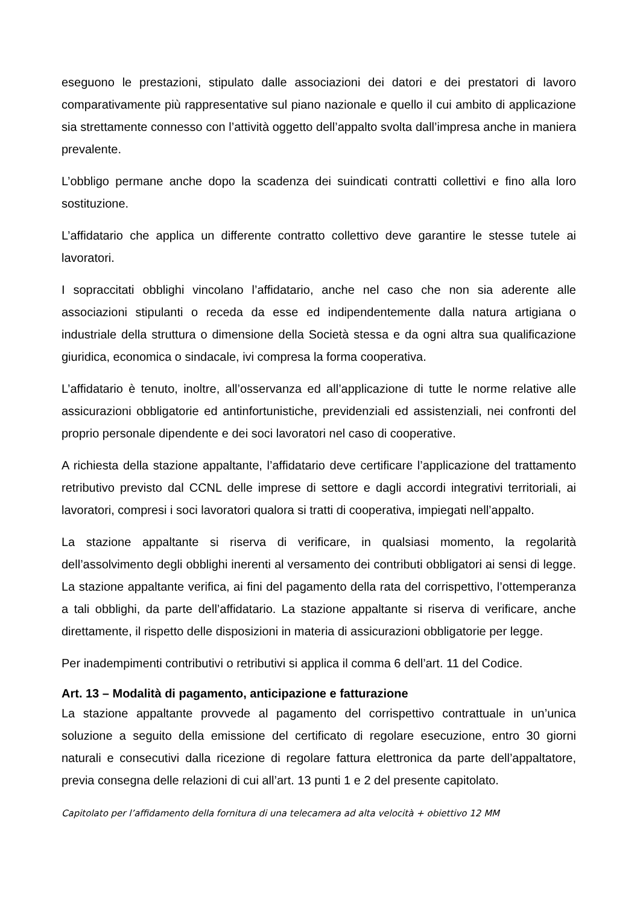eseguono le prestazioni, stipulato dalle associazioni dei datori e dei prestatori di lavoro comparativamente più rappresentative sul piano nazionale e quello il cui ambito di applicazione sia strettamente connesso con l’attività oggetto dell’appalto svolta dall’impresa anche in maniera prevalente.
L’obbligo permane anche dopo la scadenza dei suindicati contratti collettivi e fino alla loro sostituzione.
L’affidatario che applica un differente contratto collettivo deve garantire le stesse tutele ai lavoratori.
I sopraccitati obblighi vincolano l’affidatario, anche nel caso che non sia aderente alle associazioni stipulanti o receda da esse ed indipendentemente dalla natura artigiana o industriale della struttura o dimensione della Società stessa e da ogni altra sua qualificazione giuridica, economica o sindacale, ivi compresa la forma cooperativa.
L’affidatario è tenuto, inoltre, all’osservanza ed all’applicazione di tutte le norme relative alle assicurazioni obbligatorie ed antinfortunistiche, previdenziali ed assistenziali, nei confronti del proprio personale dipendente e dei soci lavoratori nel caso di cooperative.
A richiesta della stazione appaltante, l’affidatario deve certificare l’applicazione del trattamento retributivo previsto dal CCNL delle imprese di settore e dagli accordi integrativi territoriali, ai lavoratori, compresi i soci lavoratori qualora si tratti di cooperativa, impiegati nell’appalto.
La stazione appaltante si riserva di verificare, in qualsiasi momento, la regolarità dell’assolvimento degli obblighi inerenti al versamento dei contributi obbligatori ai sensi di legge. La stazione appaltante verifica, ai fini del pagamento della rata del corrispettivo, l’ottemperanza a tali obblighi, da parte dell’affidatario. La stazione appaltante si riserva di verificare, anche direttamente, il rispetto delle disposizioni in materia di assicurazioni obbligatorie per legge.
Per inadempimenti contributivi o retributivi si applica il comma 6 dell’art. 11 del Codice.
Art. 13 – Modalità di pagamento, anticipazione e fatturazione
La stazione appaltante provvede al pagamento del corrispettivo contrattuale in un’unica soluzione a seguito della emissione del certificato di regolare esecuzione, entro 30 giorni naturali e consecutivi dalla ricezione di regolare fattura elettronica da parte dell’appaltatore, previa consegna delle relazioni di cui all’art. 13 punti 1 e 2 del presente capitolato.
Capitolato per l’affidamento della fornitura di una telecamera ad alta velocità + obiettivo 12 MM